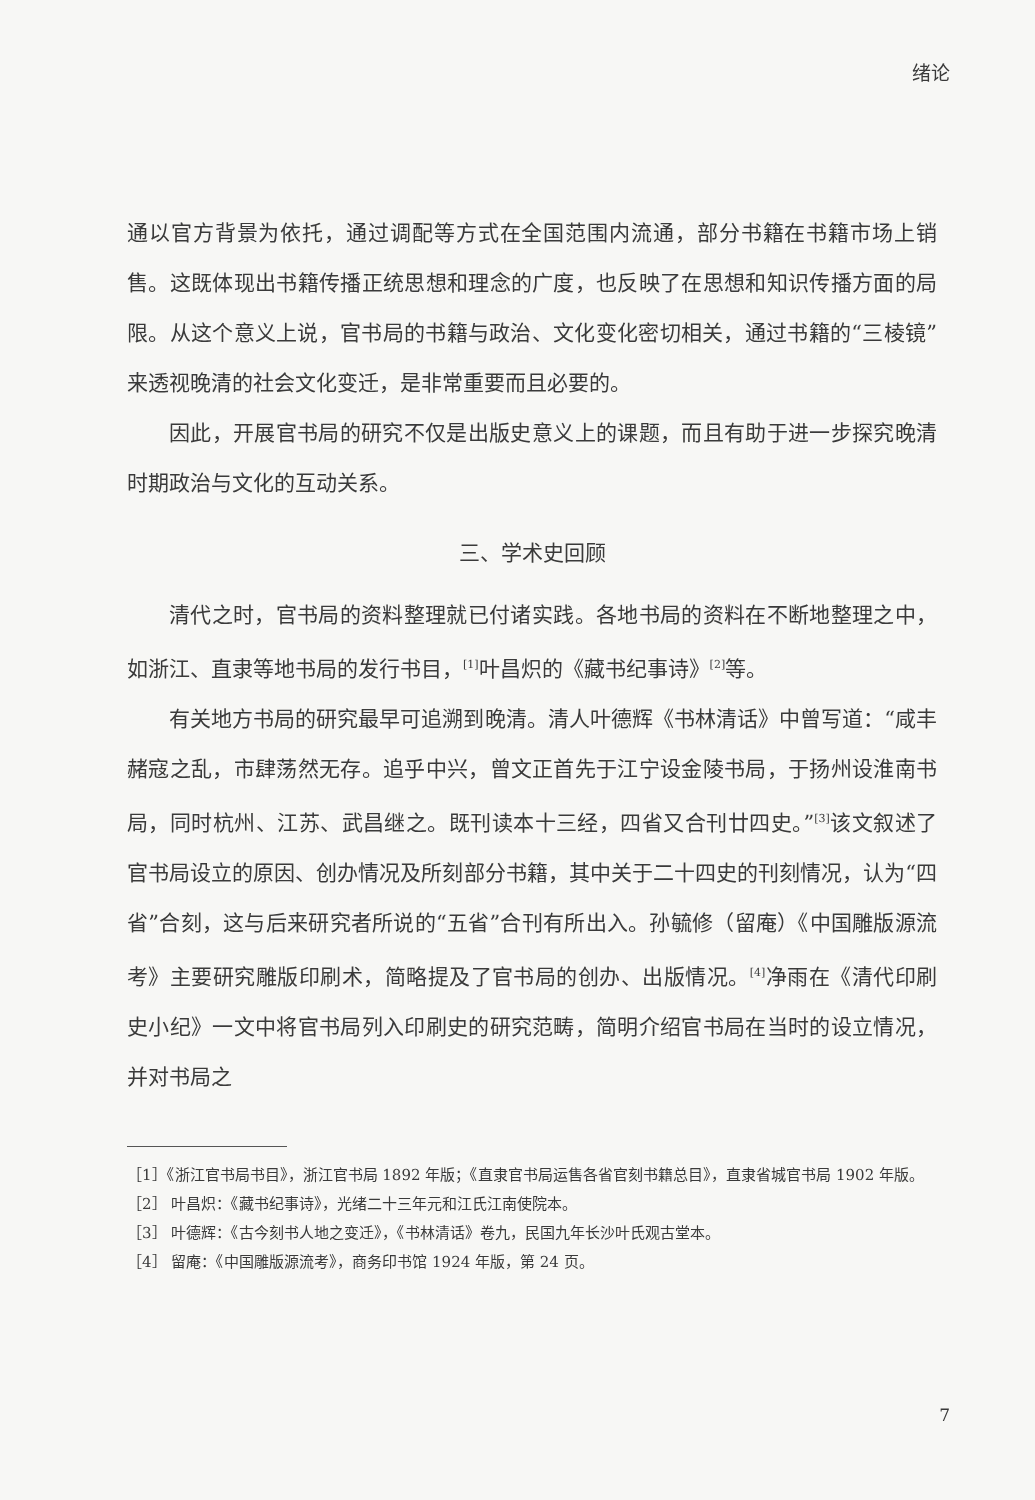绪论
通以官方背景为依托，通过调配等方式在全国范围内流通，部分书籍在书籍市场上销售。这既体现出书籍传播正统思想和理念的广度，也反映了在思想和知识传播方面的局限。从这个意义上说，官书局的书籍与政治、文化变化密切相关，通过书籍的“三棱镜”来透视晚清的社会文化变迁，是非常重要而且必要的。
因此，开展官书局的研究不仅是出版史意义上的课题，而且有助于进一步探究晚清时期政治与文化的互动关系。
三、学术史回顾
清代之时，官书局的资料整理就已付诸实践。各地书局的资料在不断地整理之中，如浙江、直隶等地书局的发行书目，<sup>[1]</sup>叶昌炽的《藏书纪事诗》<sup>[2]</sup>等。
有关地方书局的研究最早可追溯到晚清。清人叶德辉《书林清话》中曾写道：“咸丰赭寇之乱，市肆荡然无存。追乎中兴，曾文正首先于江宁设金陵书局，于扬州设淮南书局，同时杭州、江苏、武昌继之。既刊读本十三经，四省又合刊廿四史。”<sup>[3]</sup>该文叙述了官书局设立的原因、创办情况及所刻部分书籍，其中关于二十四史的刊刻情况，认为“四省”合刻，这与后来研究者所说的“五省”合刊有所出入。孙毓修（留庵）《中国雕版源流考》主要研究雕版印刷术，简略提及了官书局的创办、出版情况。<sup>[4]</sup>净雨在《清代印刷史小纪》一文中将官书局列入印刷史的研究范畴，简明介绍官书局在当时的设立情况，并对书局之
［1］《浙江官书局书目》，浙江官书局 1892 年版；《直隶官书局运售各省官刻书籍总目》，直隶省城官书局 1902 年版。
［2］ 叶昌炽：《藏书纪事诗》，光绪二十三年元和江氏江南使院本。
［3］ 叶德辉：《古今刻书人地之变迁》，《书林清话》卷九，民国九年长沙叶氏观古堂本。
［4］ 留庵：《中国雕版源流考》，商务印书馆 1924 年版，第 24 页。
7